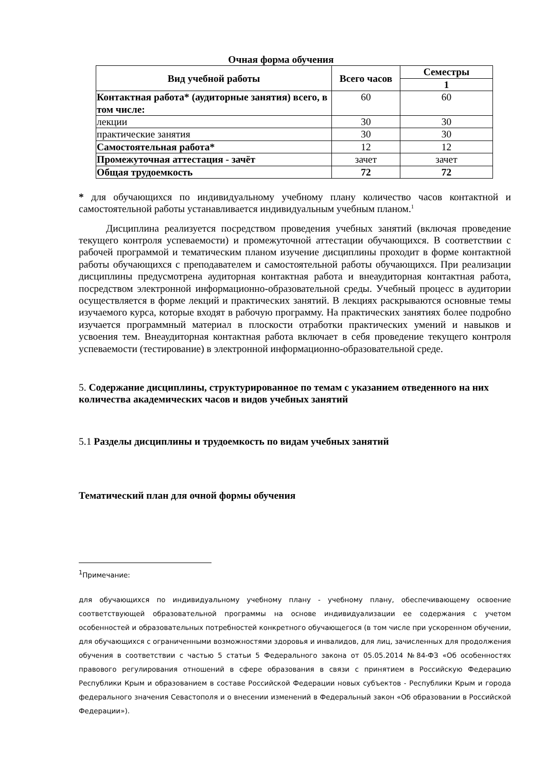Очная форма обучения
| Вид учебной работы | Всего часов | Семестры |
| --- | --- | --- |
| | | 1 |
| Контактная работа* (аудиторные занятия) всего, в том числе: | 60 | 60 |
| лекции | 30 | 30 |
| практические занятия | 30 | 30 |
| Самостоятельная работа* | 12 | 12 |
| Промежуточная аттестация - зачёт | зачет | зачет |
| Общая трудоемкость | 72 | 72 |
* для обучающихся по индивидуальному учебному плану количество часов контактной и самостоятельной работы устанавливается индивидуальным учебным планом.<sup>1</sup>
Дисциплина реализуется посредством проведения учебных занятий (включая проведение текущего контроля успеваемости) и промежуточной аттестации обучающихся. В соответствии с рабочей программой и тематическим планом изучение дисциплины проходит в форме контактной работы обучающихся с преподавателем и самостоятельной работы обучающихся. При реализации дисциплины предусмотрена аудиторная контактная работа и внеаудиторная контактная работа, посредством электронной информационно-образовательной среды. Учебный процесс в аудитории осуществляется в форме лекций и практических занятий. В лекциях раскрываются основные темы изучаемого курса, которые входят в рабочую программу. На практических занятиях более подробно изучается программный материал в плоскости отработки практических умений и навыков и усвоения тем. Внеаудиторная контактная работа включает в себя проведение текущего контроля успеваемости (тестирование) в электронной информационно-образовательной среде.
5. Содержание дисциплины, структурированное по темам с указанием отведенного на них количества академических часов и видов учебных занятий
5.1 Разделы дисциплины и трудоемкость по видам учебных занятий
Тематический план для очной формы обучения
<sup>1</sup> Примечание:
для обучающихся по индивидуальному учебному плану - учебному плану, обеспечивающему освоение соответствующей образовательной программы на основе индивидуализации ее содержания с учетом особенностей и образовательных потребностей конкретного обучающегося (в том числе при ускоренном обучении, для обучающихся с ограниченными возможностями здоровья и инвалидов, для лиц, зачисленных для продолжения обучения в соответствии с частью 5 статьи 5 Федерального закона от 05.05.2014 №84-ФЗ «Об особенностях правового регулирования отношений в сфере образования в связи с принятием в Российскую Федерацию Республики Крым и образованием в составе Российской Федерации новых субъектов - Республики Крым и города федерального значения Севастополя и о внесении изменений в Федеральный закон «Об образовании в Российской Федерации»).